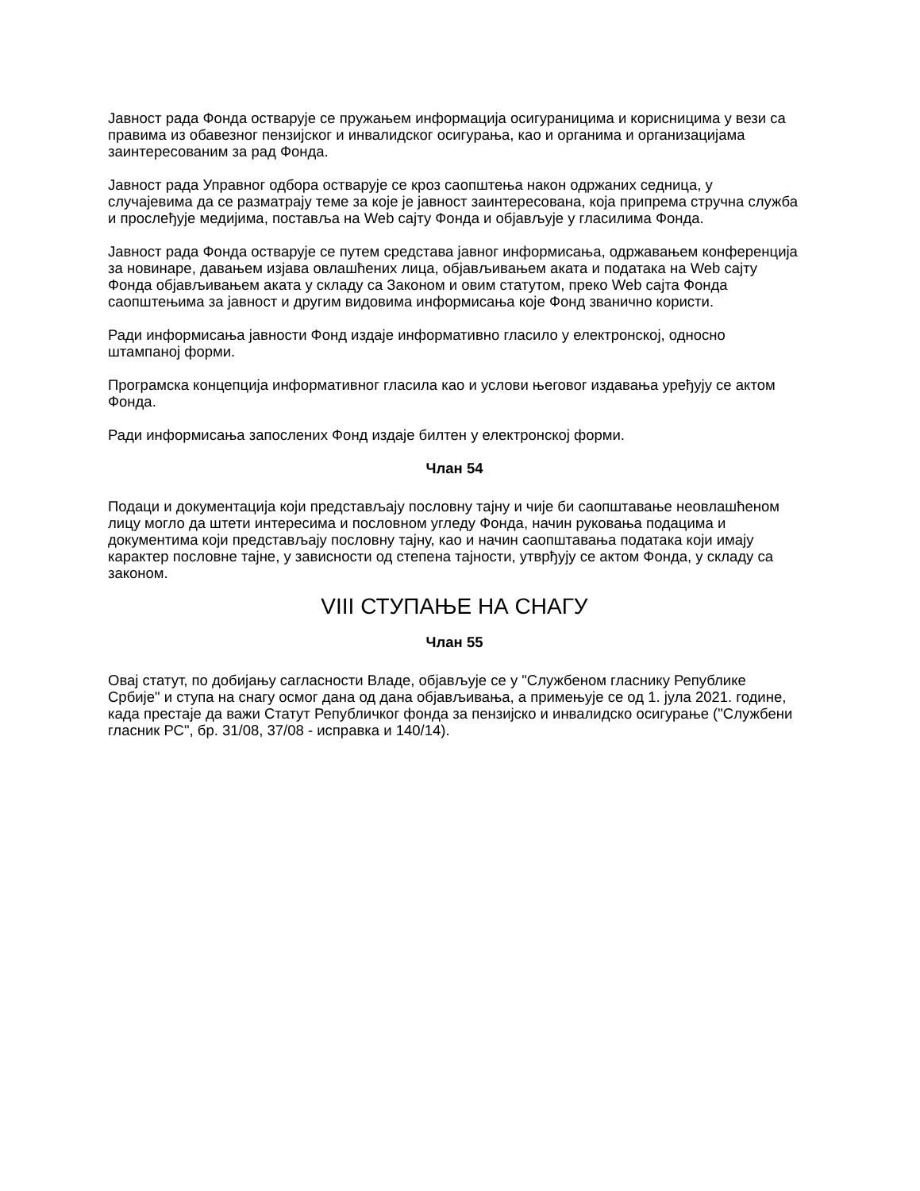Јавност рада Фонда остварује се пружањем информација осигураницима и корисницима у вези са правима из обавезног пензијског и инвалидског осигурања, као и органима и организацијама заинтересованим за рад Фонда.
Јавност рада Управног одбора остварује се кроз саопштења након одржаних седница, у случајевима да се разматрају теме за које је јавност заинтересована, која припрема стручна служба и прослеђује медијима, поставља на Web сајту Фонда и објављује у гласилима Фонда.
Јавност рада Фонда остварује се путем средстава јавног информисања, одржавањем конференција за новинаре, давањем изјава овлашћених лица, објављивањем аката и података на Web сајту Фонда објављивањем аката у складу са Законом и овим статутом, преко Web сајта Фонда саопштењима за јавност и другим видовима информисања које Фонд званично користи.
Ради информисања јавности Фонд издаје информативно гласило у електронској, односно штампаној форми.
Програмска концепција информативног гласила као и услови његовог издавања уређују се актом Фонда.
Ради информисања запослених Фонд издаје билтен у електронској форми.
Члан 54
Подаци и документација који представљају пословну тајну и чије би саопштавање неовлашћеном лицу могло да штети интересима и пословном угледу Фонда, начин руковања подацима и документима који представљају пословну тајну, као и начин саопштавања података који имају карактер пословне тајне, у зависности од степена тајности, утврђују се актом Фонда, у складу са законом.
VIII СТУПАЊЕ НА СНАГУ
Члан 55
Овај статут, по добијању сагласности Владе, објављује се у "Службеном гласнику Републике Србије" и ступа на снагу осмог дана од дана објављивања, а примењује се од 1. јула 2021. године, када престаје да важи Статут Републичког фонда за пензијско и инвалидско осигурање ("Службени гласник РС", бр. 31/08, 37/08 - исправка и 140/14).